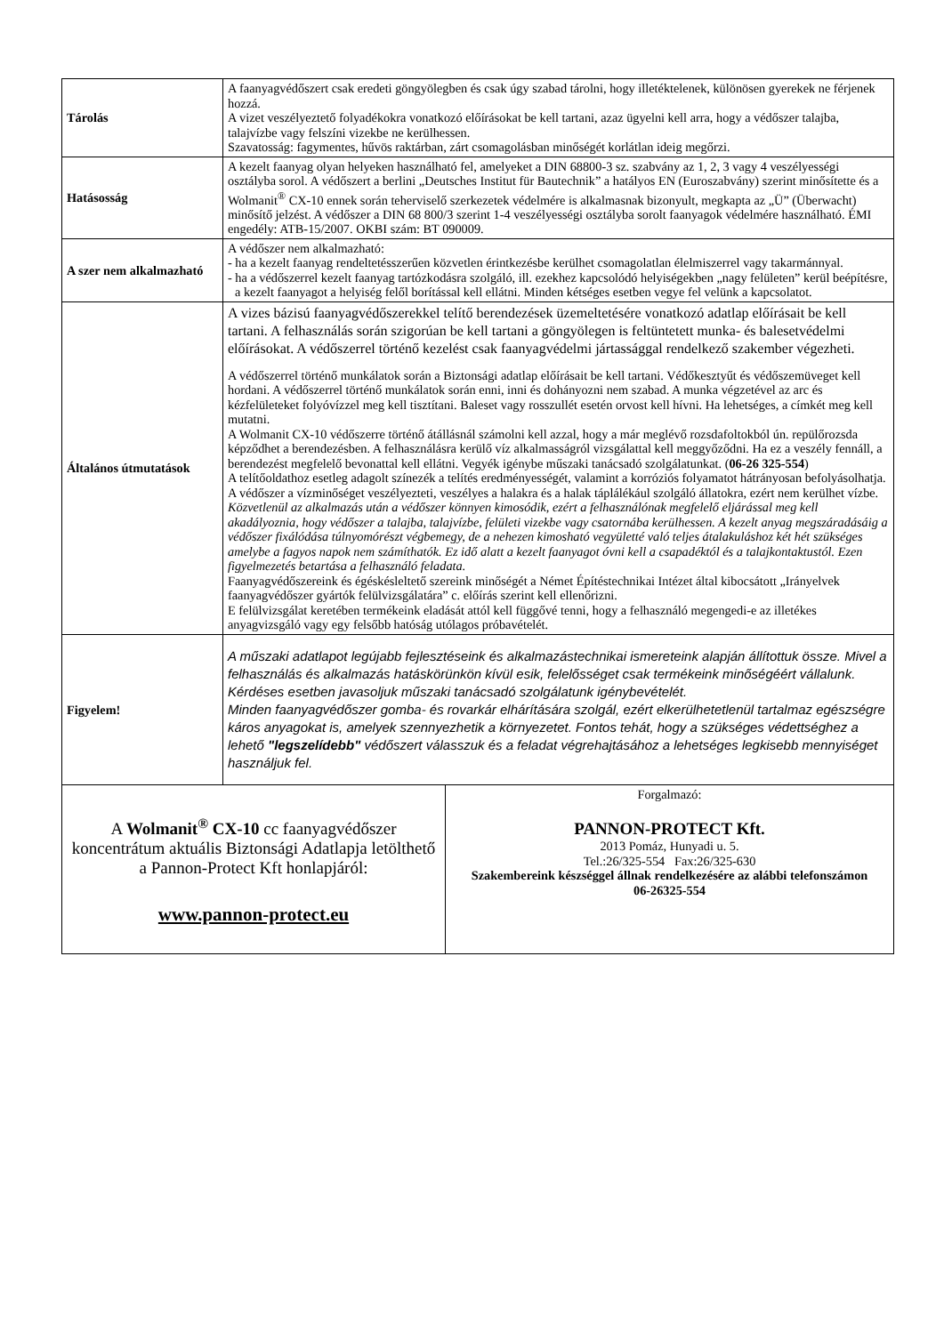| Tárolás | A faanyagvédőszert csak eredeti göngyölegben és csak úgy szabad tárolni, hogy illetéktelenek, különösen gyerekek ne férjenek hozzá. A vizet veszélyeztető folyadékokra vonatkozó előírásokat be kell tartani, azaz ügyelni kell arra, hogy a védőszer talajba, talajvízbe vagy felszíni vizekbe ne kerülhessen. Szavatosság: fagymentes, hűvös raktárban, zárt csomagolásban minőségét korlátlan ideig megőrzi. |
| Hatásosság | A kezelt faanyag olyan helyeken használható fel, amelyeket a DIN 68800-3 sz. szabvány az 1, 2, 3 vagy 4 veszélyességi osztályba sorol. A védőszert a berlini „Deutsches Institut für Bautechnik” a hatályos EN (Euroszabvány) szerint minősítette és a Wolmanit<sup>®</sup> CX-10 ennek során teherviselő szerkezetek védelmére is alkalmasnak bizonyult, megkapta az „Ü” (Überwacht) minősítő jelzést. A védőszer a DIN 68 800/3 szerint 1-4 veszélyességi osztályba sorolt faanyagok védelmére használható. ÉMI engedély: ATB-15/2007. OKBI szám: BT 090009. |
| A szer nem alkalmazható | A védőszer nem alkalmazható: - ha a kezelt faanyag rendeltetésszerűen közvetlen érintkezésbe kerülhet csomagolatlan élelmiszerrel vagy takarmánnyal. - ha a védőszerrel kezelt faanyag tartózkodásra szolgáló, ill. ezekhez kapcsolódó helyiségekben „nagy felületen” kerül beépítésre, a kezelt faanyagot a helyiség felől borítással kell ellátni. Minden kétséges esetben vegye fel velünk a kapcsolatot. |
| Általános útmutatások | A vizes bázisú faanyagvédőszerekkel telítő berendezések üzemeltetésére vonatkozó adatlap előírásait be kell tartani. A felhasználás során szigorúan be kell tartani a göngyölegen is feltüntetett munka- és balesetvédelmi előírásokat. A védőszerrel történő kezelést csak faanyagvédelmi jártassággal rendelkező szakember végezheti. A védőszerrel történő munkálatok során a Biztonsági adatlap előírásait be kell tartani. Védőkesztyűt és védőszemüveget kell hordani. A védőszerrel történő munkálatok során enni, inni és dohányozni nem szabad. A munka végzetével az arc és kézfelületeket folyóvízzel meg kell tisztítani. Baleset vagy rosszullét esetén orvost kell hívni. Ha lehetséges, a címkét meg kell mutatni. A Wolmanit CX-10 védőszerre történő átállásnál számolni kell azzal, hogy a már meglévő rozsdafoltokból ún. repülőrozsda képződhet a berendezésben. A felhasználásra kerülő víz alkalmasságról vizsgálattal kell meggyőződni. Ha ez a veszély fennáll, a berendezést megfelelő bevonattal kell ellátni. Vegyék igénybe műszaki tanácsadó szolgálatunkat. ( 06-26 325-554 ) A telítőoldathoz esetleg adagolt színezék a telítés eredményességét, valamint a korróziós folyamatot hátrányosan befolyásolhatja. A védőszer a vízminőséget veszélyezteti, veszélyes a halakra és a halak táplálékául szolgáló állatokra, ezért nem kerülhet vízbe. Közvetlenül az alkalmazás után a védőszer könnyen kimosódik, ezért a felhasználónak megfelelő eljárással meg kell akadályoznia, hogy védőszer a talajba, talajvízbe, felületi vizekbe vagy csatornába kerülhessen. A kezelt anyag megszáradásáig a védőszer fixálódása túlnyomórészt végbemegy, de a nehezen kimosható vegyületté való teljes átalakuláshoz két hét szükséges amelybe a fagyos napok nem számíthatók. Ez idő alatt a kezelt faanyagot óvni kell a csapadéktól és a talajkontaktustól. Ezen figyelmezetés betartása a felhasználó feladata. Faanyagvédőszereink és égéskésleltető szereink minőségét a Német Építéstechnikai Intézet által kibocsátott „Irányelvek faanyagvédőszer gyártók felülvizsgálatára” c. előírás szerint kell ellenőrizni. E felülvizsgálat keretében termékeink eladását attól kell függővé tenni, hogy a felhasználó megengedi-e az illetékes anyagvizsgáló vagy egy felsőbb hatóság utólagos próbavételét. |
| Figyelem! | A műszaki adatlapot legújabb fejlesztéseink és alkalmazástechnikai ismereteink alapján állítottuk össze. Mivel a felhasználás és alkalmazás hatáskörünkön kívül esik, felelősséget csak termékeink minőségéért vállalunk. Kérdéses esetben javasoljuk műszaki tanácsadó szolgálatunk igénybevételét. Minden faanyagvédőszer gomba- és rovarkár elhárítására szolgál, ezért elkerülhetetlenül tartalmaz egészségre káros anyagokat is, amelyek szennyezhetik a környezetet. Fontos tehát, hogy a szükséges védettséghez a lehető "legszelídebb" védőszert válasszuk és a feladat végrehajtásához a lehetséges legkisebb mennyiséget használjuk fel. |
| A Wolmanit<sup>®</sup> CX-10 cc faanyagvédőszer koncentrátum aktuális Biztonsági Adatlapja letölthető a Pannon-Protect Kft honlapjáról: www.pannon-protect.eu | Forgalmazó: PANNON-PROTECT Kft. 2013 Pomáz, Hunyadi u. 5. Tel.:26/325-554 Fax:26/325-630 Szakembereink készséggel állnak rendelkezésére az alábbi telefonszámon 06-26325-554 |